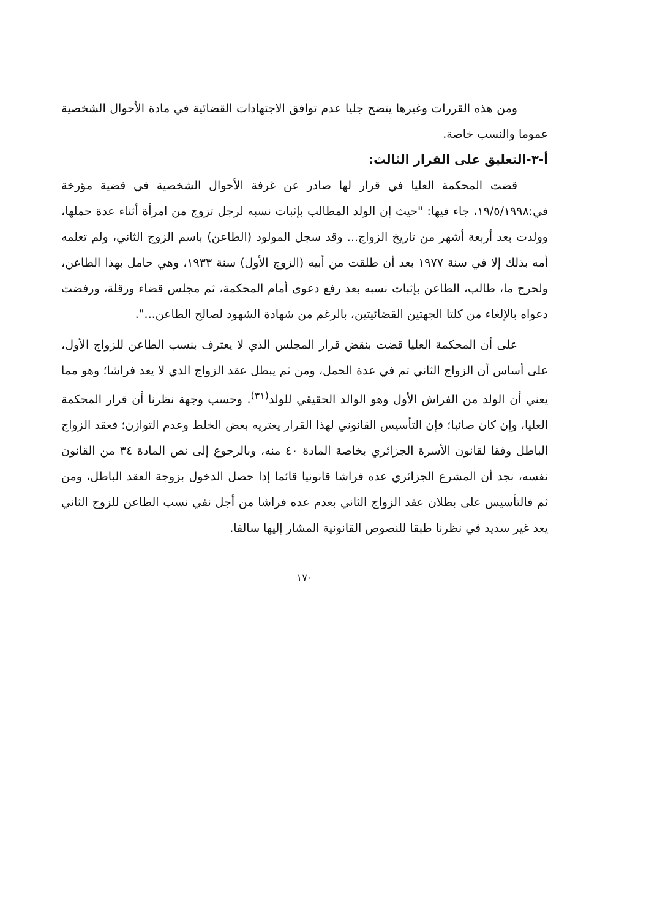ومن هذه القررات وغيرها يتضح جليا عدم توافق الاجتهادات القضائية في مادة الأحوال الشخصية عموما والنسب خاصة.
أ-٣-التعليق على القرار الثالث:
قضت المحكمة العليا في قرار لها صادر عن غرفة الأحوال الشخصية في قضية مؤرخة في:١٩/٥/١٩٩٨، جاء فيها: "حيث إن الولد المطالب بإثبات نسبه لرجل تزوج من امرأة أثناء عدة حملها، وولدت بعد أربعة أشهر من تاريخ الزواج... وقد سجل المولود (الطاعن) باسم الزوج الثاني، ولم تعلمه أمه بذلك إلا في سنة ١٩٧٧ بعد أن طلقت من أبيه (الزوج الأول) سنة ١٩٣٣، وهي حامل بهذا الطاعن، ولحرج ما، طالب، الطاعن بإثبات نسبه بعد رفع دعوى أمام المحكمة، ثم مجلس قضاء ورقلة، ورفضت دعواه بالإلغاء من كلتا الجهتين القضائيتين، بالرغم من شهادة الشهود لصالح الطاعن...".
على أن المحكمة العليا قضت بنقض قرار المجلس الذي لا يعترف بنسب الطاعن للزواج الأول، على أساس أن الزواج الثاني تم في عدة الحمل، ومن ثم يبطل عقد الزواج الذي لا يعد فراشا؛ وهو مما يعني أن الولد من الفراش الأول وهو الوالد الحقيقي للولد<sup>(٣١)</sup>. وحسب وجهة نظرنا أن قرار المحكمة العليا، وإن كان صائبا؛ فإن التأسيس القانوني لهذا القرار يعتريه بعض الخلط وعدم التوازن؛ فعقد الزواج الباطل وفقا لقانون الأسرة الجزائري بخاصة المادة ٤٠ منه، وبالرجوع إلى نص المادة ٣٤ من القانون نفسه، نجد أن المشرع الجزائري عده فراشا قانونيا قائما إذا حصل الدخول بزوجة العقد الباطل، ومن ثم فالتأسيس على بطلان عقد الزواج الثاني بعدم عده فراشا من أجل نفي نسب الطاعن للزوج الثاني يعد غير سديد في نظرنا طبقا للنصوص القانونية المشار إليها سالفا.
١٧٠